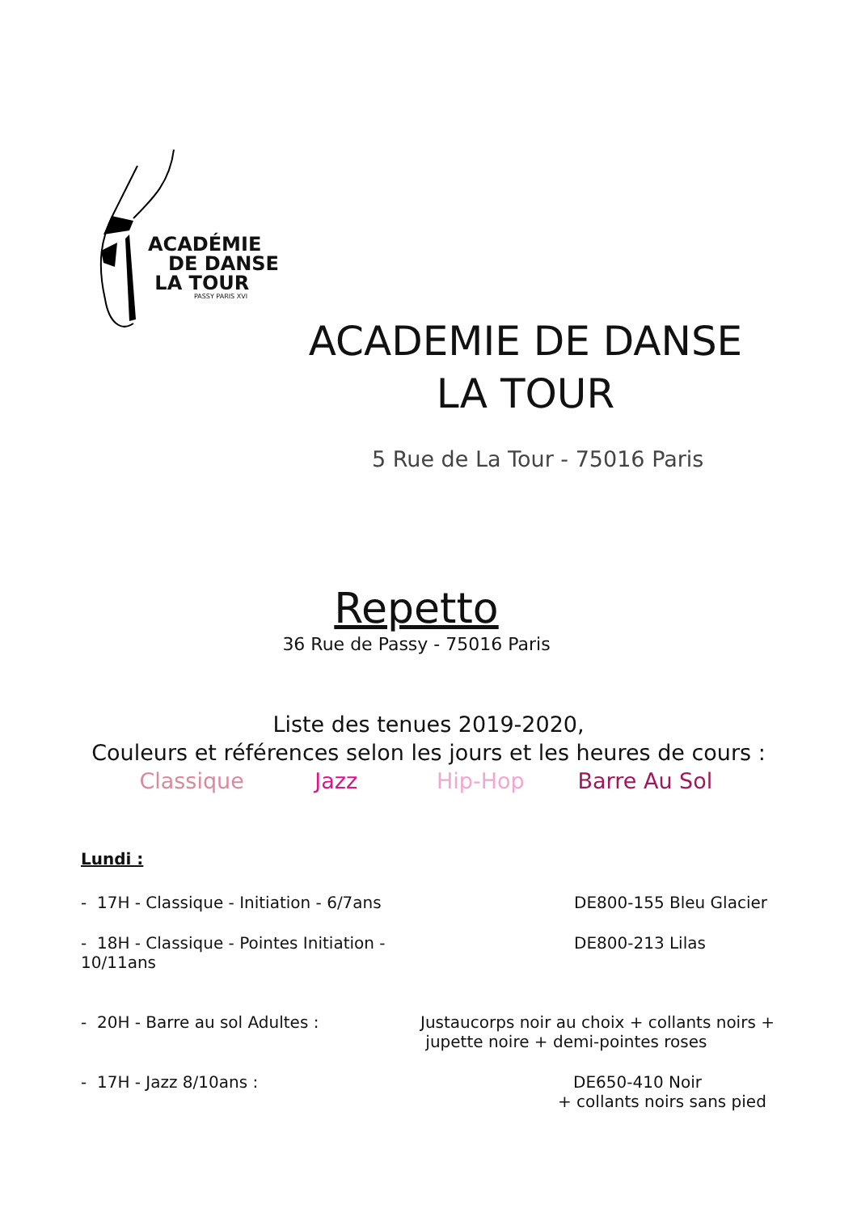ACADÉMIE
DE DANSE
LA TOUR
PASSY PARIS XVI
ACADEMIE DE DANSE
LA TOUR
5 Rue de La Tour - 75016 Paris
Repetto
36 Rue de Passy - 75016 Paris
Liste des tenues 2019-2020,
Couleurs et références selon les jours et les heures de cours :
Classique Jazz Hip-Hop Barre Au Sol
Lundi :
- 17H - Classique - Initiation - 6/7ans
DE800-155 Bleu Glacier
- 18H - Classique - Pointes Initiation - 10/11ans
DE800-213 Lilas
- 20H - Barre au sol Adultes : Justaucorps noir au choix + collants noirs +
jupette noire + demi-pointes roses
- 17H - Jazz 8/10ans : DE650-410 Noir
+ collants noirs sans pied